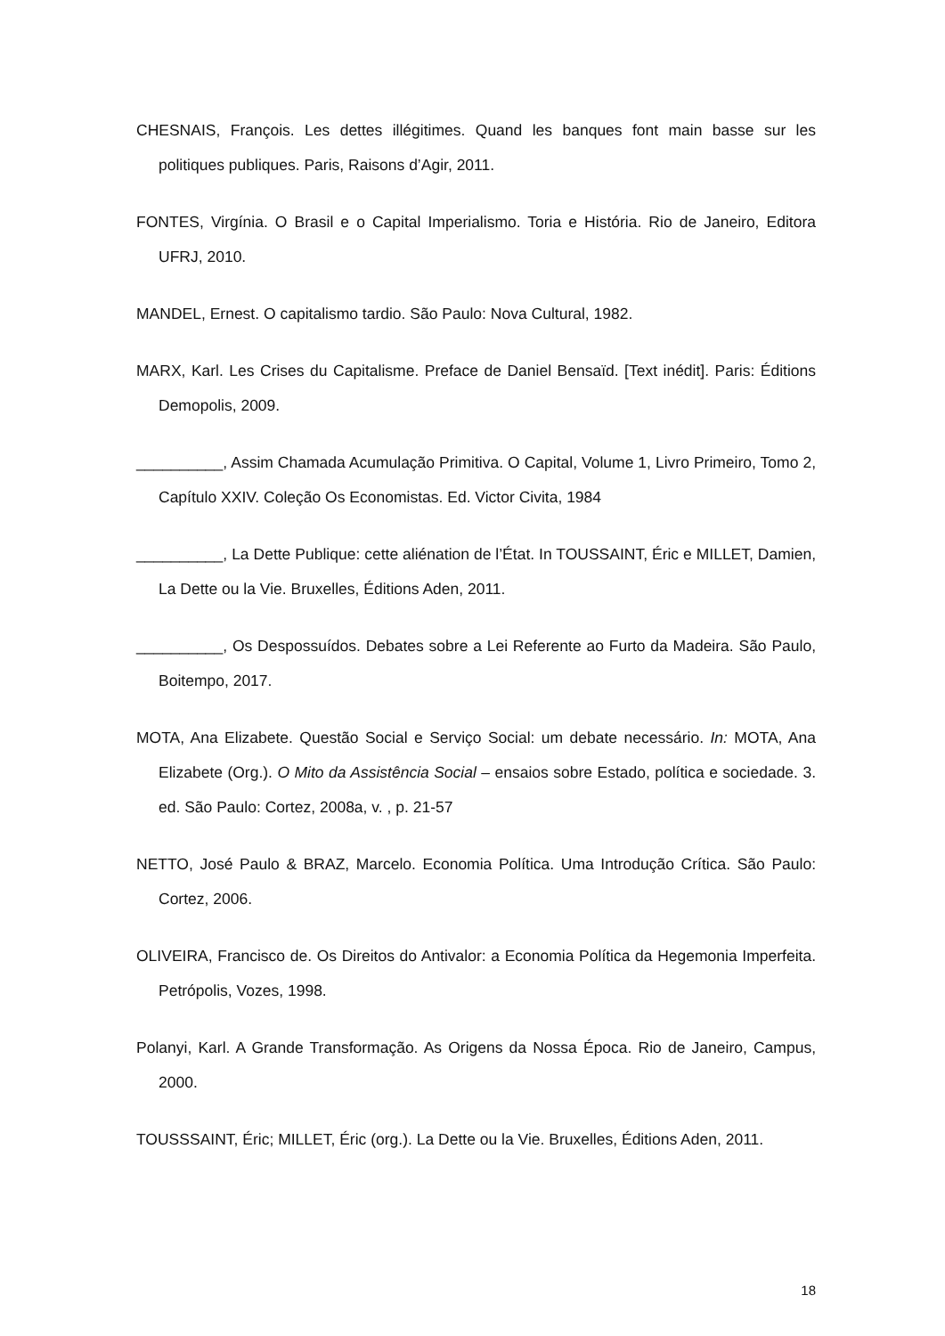CHESNAIS, François. Les dettes illégitimes. Quand les banques font main basse sur les politiques publiques. Paris, Raisons d’Agir, 2011.
FONTES, Virgínia. O Brasil e o Capital Imperialismo. Toria e História. Rio de Janeiro, Editora UFRJ, 2010.
MANDEL, Ernest. O capitalismo tardio. São Paulo: Nova Cultural, 1982.
MARX, Karl. Les Crises du Capitalisme. Preface de Daniel Bensaïd. [Text inédit]. Paris: Éditions Demopolis, 2009.
__________, Assim Chamada Acumulação Primitiva. O Capital, Volume 1, Livro Primeiro, Tomo 2, Capítulo XXIV. Coleção Os Economistas. Ed. Victor Civita, 1984
__________, La Dette Publique: cette aliénation de l’État. In TOUSSAINT, Éric e MILLET, Damien, La Dette ou la Vie. Bruxelles, Éditions Aden, 2011.
__________, Os Despossuídos. Debates sobre a Lei Referente ao Furto da Madeira. São Paulo, Boitempo, 2017.
MOTA, Ana Elizabete. Questão Social e Serviço Social: um debate necessário. In: MOTA, Ana Elizabete (Org.). O Mito da Assistência Social – ensaios sobre Estado, política e sociedade. 3. ed. São Paulo: Cortez, 2008a, v. , p. 21-57
NETTO, José Paulo & BRAZ, Marcelo. Economia Política. Uma Introdução Crítica. São Paulo: Cortez, 2006.
OLIVEIRA, Francisco de. Os Direitos do Antivalor: a Economia Política da Hegemonia Imperfeita. Petrópolis, Vozes, 1998.
Polanyi, Karl. A Grande Transformação. As Origens da Nossa Época. Rio de Janeiro, Campus, 2000.
TOUSSSAINT, Éric; MILLET, Éric (org.). La Dette ou la Vie. Bruxelles, Éditions Aden, 2011.
18